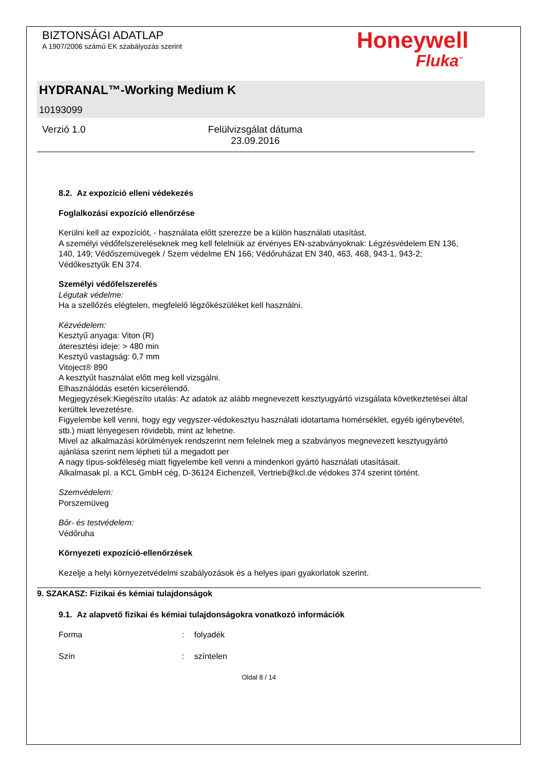BIZTONSÁGI ADATLAP
A 1907/2006 számú EK szabályozás szerint
Honeywell
Fluka<sup>™</sup>
HYDRANAL™-Working Medium K
10193099
Verzió 1.0 Felülvizsgálat dátuma 23.09.2016
8.2. Az expozíció elleni védekezés
Foglalkozási expozíció ellenőrzése
Kerülni kell az expozíciót, - használata előtt szerezze be a külön használati utasítást.
A személyi védőfelszereléseknek meg kell felelniük az érvényes EN-szabványoknak: Légzésvédelem EN 136, 140, 149; Védőszemüvegek / Szem védelme EN 166; Védőruházat EN 340, 463, 468, 943-1, 943-2; Védőkesztyűk EN 374.
Személyi védőfelszerelés
Légutak védelme:
Ha a szellőzés elégtelen, megfelelő légzőkészüléket kell használni.
Kézvédelem:
Kesztyű anyaga: Viton (R)
áteresztési ideje: > 480 min
Kesztyű vastagság: 0,7 mm
Vitoject® 890
A kesztyűt használat előtt meg kell vizsgálni.
Elhasználódás esetén kicserélendő.
Megjegyzések:Kiegészíto utalás: Az adatok az alább megnevezett kesztyugyártó vizsgálata következtetései által kerültek levezetésre.
Figyelembe kell venni, hogy egy vegyszer-védokesztyu használati idotartama homérséklet, egyéb igénybevétel, stb.) miatt lényegesen rövidebb, mint az lehetne.
Mivel az alkalmazási körülmények rendszerint nem felelnek meg a szabványos megnevezett kesztyugyártó ajánlása szerint nem lépheti túl a megadott per
A nagy típus-sokféleség miatt figyelembe kell venni a mindenkori gyártó használati utasításait.
Alkalmasak pl. a KCL GmbH cég, D-36124 Eichenzell, Vertrieb@kcl.de védokes 374 szerint történt.
Szemvédelem:
Porszemüveg
Bőr- és testvédelem:
Védőruha
Környezeti expozíció-ellenőrzések
Kezelje a helyi környezetvédelmi szabályozások és a helyes ipari gyakorlatok szerint.
9. SZAKASZ: Fizikai és kémiai tulajdonságok
9.1. Az alapvető fizikai és kémiai tulajdonságokra vonatkozó információk
Forma: folyadék
Szín: színtelen
Oldal 8 / 14